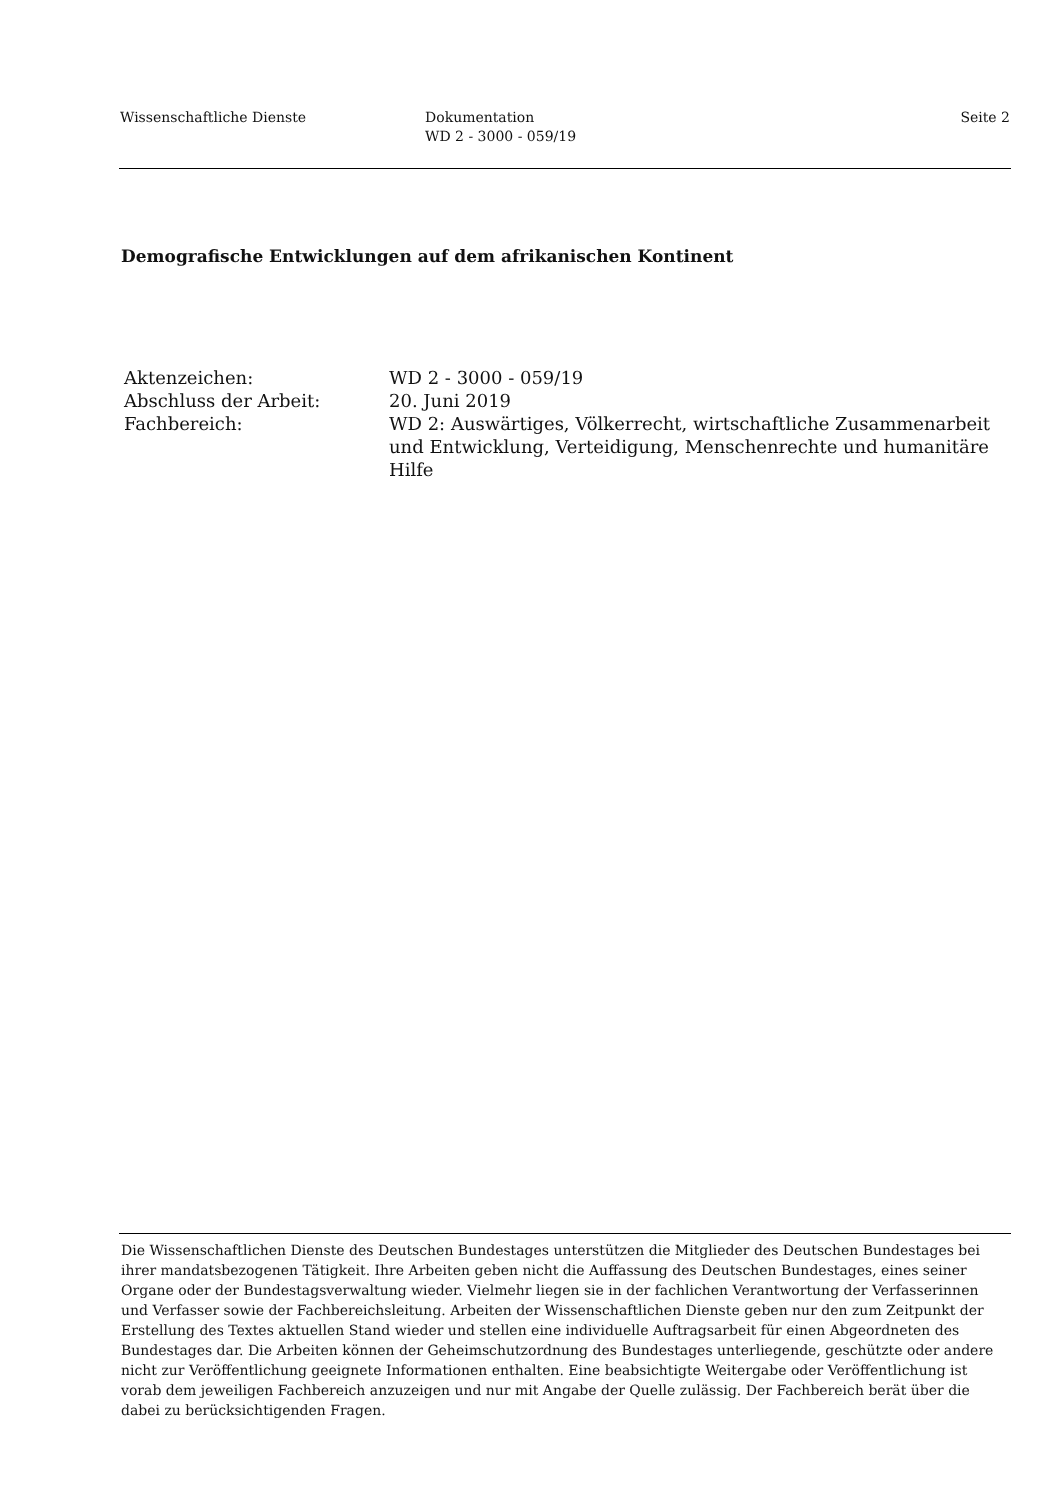Wissenschaftliche Dienste Dokumentation
WD 2 - 3000 - 059/19
Seite 2
Demografische Entwicklungen auf dem afrikanischen Kontinent
| Aktenzeichen: | WD 2 - 3000 - 059/19 |
| Abschluss der Arbeit: | 20. Juni 2019 |
| Fachbereich: | WD 2: Auswärtiges, Völkerrecht, wirtschaftliche Zusammenarbeit und Entwicklung, Verteidigung, Menschenrechte und humanitäre Hilfe |
Die Wissenschaftlichen Dienste des Deutschen Bundestages unterstützen die Mitglieder des Deutschen Bundestages bei ihrer mandatsbezogenen Tätigkeit. Ihre Arbeiten geben nicht die Auffassung des Deutschen Bundestages, eines seiner Organe oder der Bundestagsverwaltung wieder. Vielmehr liegen sie in der fachlichen Verantwortung der Verfasserinnen und Verfasser sowie der Fachbereichsleitung. Arbeiten der Wissenschaftlichen Dienste geben nur den zum Zeitpunkt der Erstellung des Textes aktuellen Stand wieder und stellen eine individuelle Auftragsarbeit für einen Abgeordneten des Bundestages dar. Die Arbeiten können der Geheimschutzordnung des Bundestages unterliegende, geschützte oder andere nicht zur Veröffentlichung geeignete Informationen enthalten. Eine beabsichtigte Weitergabe oder Veröffentlichung ist vorab dem jeweiligen Fachbereich anzuzeigen und nur mit Angabe der Quelle zulässig. Der Fachbereich berät über die dabei zu berücksichtigenden Fragen.